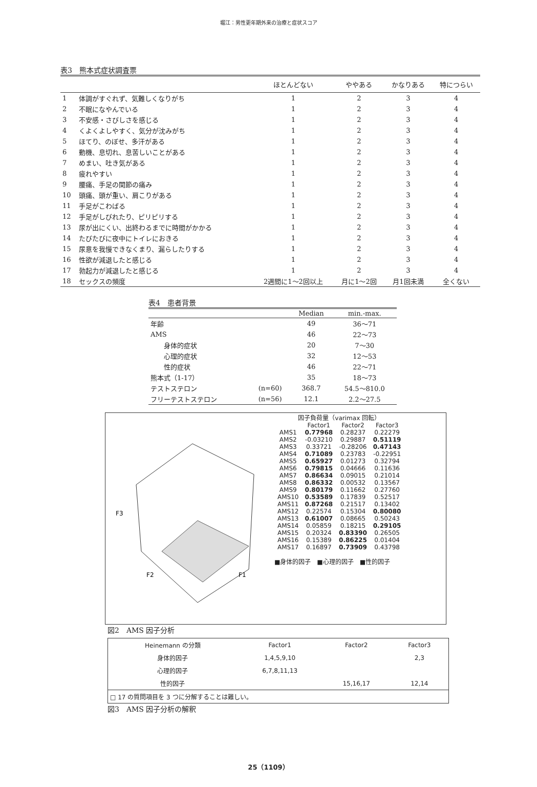堀江：男性更年期外来の治療と症状スコア
表3　熊本式症状調査票
| | | ほとんどない | ややある | かなりある | 特につらい |
| --- | --- | --- | --- | --- | --- |
| 1 | 体調がすぐれず、気難しくなりがち | 1 | 2 | 3 | 4 |
| 2 | 不眠になやんでいる | 1 | 2 | 3 | 4 |
| 3 | 不安感・さびしさを感じる | 1 | 2 | 3 | 4 |
| 4 | くよくよしやすく、気分が沈みがち | 1 | 2 | 3 | 4 |
| 5 | ほてり、のぼせ、多汗がある | 1 | 2 | 3 | 4 |
| 6 | 動機、息切れ、息苦しいことがある | 1 | 2 | 3 | 4 |
| 7 | めまい、吐き気がある | 1 | 2 | 3 | 4 |
| 8 | 疲れやすい | 1 | 2 | 3 | 4 |
| 9 | 腰痛、手足の関節の痛み | 1 | 2 | 3 | 4 |
| 10 | 頭痛、頭が重い、肩こりがある | 1 | 2 | 3 | 4 |
| 11 | 手足がこわばる | 1 | 2 | 3 | 4 |
| 12 | 手足がしびれたり、ピリピリする | 1 | 2 | 3 | 4 |
| 13 | 尿が出にくい、出終わるまでに時間がかかる | 1 | 2 | 3 | 4 |
| 14 | たびたびに夜中にトイレにおきる | 1 | 2 | 3 | 4 |
| 15 | 尿意を我慢できなくまり、漏らしたりする | 1 | 2 | 3 | 4 |
| 16 | 性欲が減退したと感じる | 1 | 2 | 3 | 4 |
| 17 | 勃起力が減退したと感じる | 1 | 2 | 3 | 4 |
| 18 | セックスの頻度 | 2週間に1～2回以上 | 月に1～2回 | 月1回未満 | 全くない |
表4　患者背景
| | | Median | min.-max. |
| --- | --- | --- | --- |
| 年齢 | | 49 | 36～71 |
| AMS | | 46 | 22～73 |
| 身体的症状 | | 20 | 7～30 |
| 心理的症状 | | 32 | 12～53 |
| 性的症状 | | 46 | 22～71 |
| 熊本式（1-17） | | 35 | 18～73 |
| テストステロン | (n=60) | 368.7 | 54.5～810.0 |
| フリーテストステロン | (n=56) | 12.1 | 2.2～27.5 |
F3
F2
F1
| 因子負荷量（varimax 回転） | | | |
| | Factor1 | Factor2 | Factor3 |
| AMS1 | 0.77968 | 0.28237 | 0.22279 |
| AMS2 | -0.03210 | 0.29887 | 0.51119 |
| AMS3 | 0.33721 | -0.28206 | 0.47143 |
| AMS4 | 0.71089 | 0.23783 | -0.22951 |
| AMS5 | 0.65927 | 0.01273 | 0.32794 |
| AMS6 | 0.79815 | 0.04666 | 0.11636 |
| AMS7 | 0.86634 | 0.09015 | 0.21014 |
| AMS8 | 0.86332 | 0.00532 | 0.13567 |
| AMS9 | 0.80179 | 0.11662 | 0.27760 |
| AMS10 | 0.53589 | 0.17839 | 0.52517 |
| AMS11 | 0.87268 | 0.21517 | 0.13402 |
| AMS12 | 0.22574 | 0.15304 | 0.80080 |
| AMS13 | 0.61007 | 0.08665 | 0.50243 |
| AMS14 | 0.05859 | 0.18215 | 0.29105 |
| AMS15 | 0.20324 | 0.83390 | 0.26505 |
| AMS16 | 0.15389 | 0.86225 | 0.01404 |
| AMS17 | 0.16897 | 0.73909 | 0.43798 |
■身体的因子　■心理的因子　■性的因子
図2　AMS 因子分析
| Heinemann の分類 | Factor1 | Factor2 | Factor3 |
| 身体的因子 | 1,4,5,9,10 | | 2,3 |
| 心理的因子 | 6,7,8,11,13 | | |
| 性的因子 | | 15,16,17 | 12,14 |
| □ 17 の質問項目を 3 つに分解することは難しい。 | | | |
図3　AMS 因子分析の解釈
25（1109）